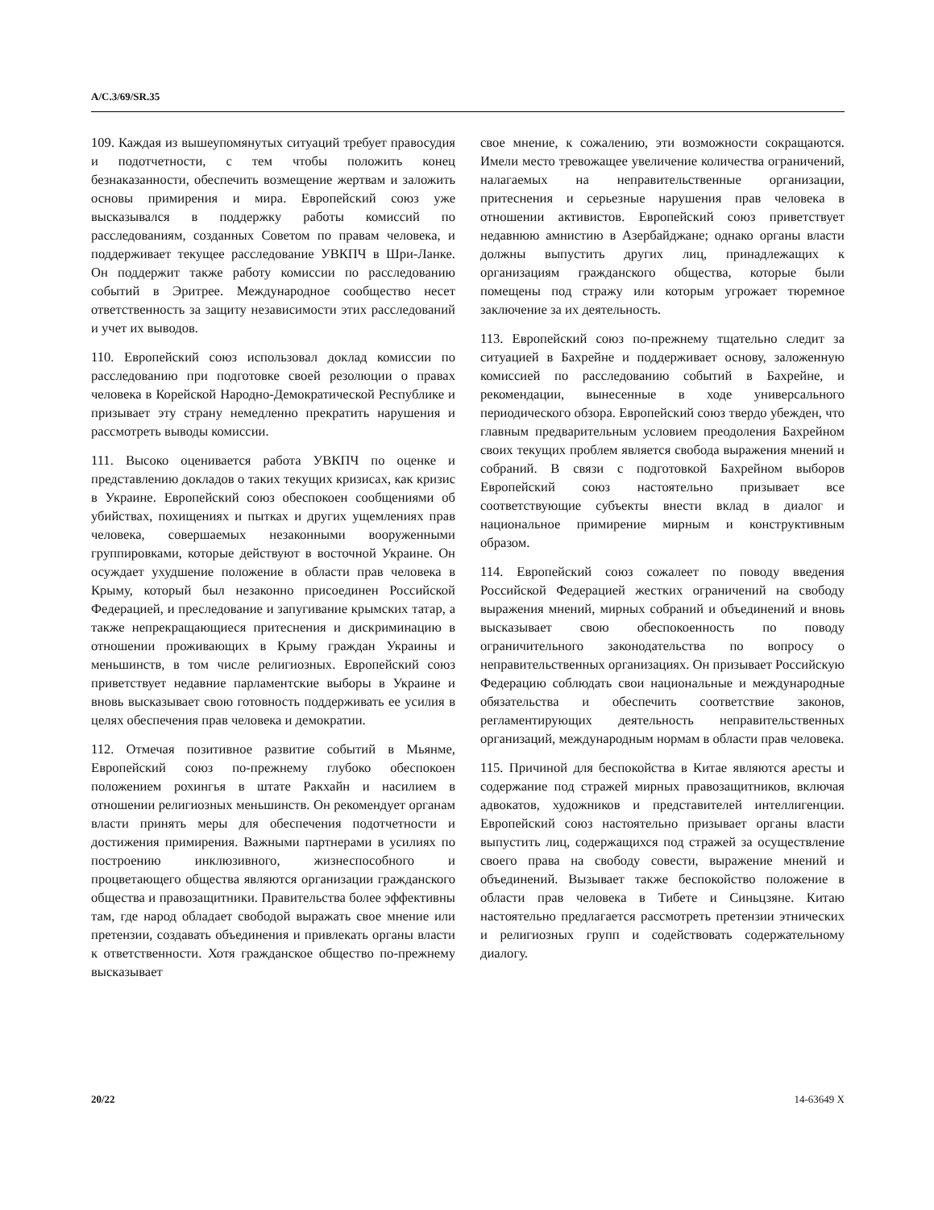A/C.3/69/SR.35
109. Каждая из вышеупомянутых ситуаций требует правосудия и подотчетности, с тем чтобы положить конец безнаказанности, обеспечить возмещение жертвам и заложить основы примирения и мира. Европейский союз уже высказывался в поддержку работы комиссий по расследованиям, созданных Советом по правам человека, и поддерживает текущее расследование УВКПЧ в Шри-Ланке. Он поддержит также работу комиссии по расследованию событий в Эритрее. Международное сообщество несет ответственность за защиту независимости этих расследований и учет их выводов.
110. Европейский союз использовал доклад комиссии по расследованию при подготовке своей резолюции о правах человека в Корейской Народно-Демократической Республике и призывает эту страну немедленно прекратить нарушения и рассмотреть выводы комиссии.
111. Высоко оценивается работа УВКПЧ по оценке и представлению докладов о таких текущих кризисах, как кризис в Украине. Европейский союз обеспокоен сообщениями об убийствах, похищениях и пытках и других ущемлениях прав человека, совершаемых незаконными вооруженными группировками, которые действуют в восточной Украине. Он осуждает ухудшение положение в области прав человека в Крыму, который был незаконно присоединен Российской Федерацией, и преследование и запугивание крымских татар, а также непрекращающиеся притеснения и дискриминацию в отношении проживающих в Крыму граждан Украины и меньшинств, в том числе религиозных. Европейский союз приветствует недавние парламентские выборы в Украине и вновь высказывает свою готовность поддерживать ее усилия в целях обеспечения прав человека и демократии.
112. Отмечая позитивное развитие событий в Мьянме, Европейский союз по-прежнему глубоко обеспокоен положением рохингья в штате Ракхайн и насилием в отношении религиозных меньшинств. Он рекомендует органам власти принять меры для обеспечения подотчетности и достижения примирения. Важными партнерами в усилиях по построению инклюзивного, жизнеспособного и процветающего общества являются организации гражданского общества и правозащитники. Правительства более эффективны там, где народ обладает свободой выражать свое мнение или претензии, создавать объединения и привлекать органы власти к ответственности. Хотя гражданское общество по-прежнему высказывает
свое мнение, к сожалению, эти возможности сокращаются. Имели место тревожащее увеличение количества ограничений, налагаемых на неправительственные организации, притеснения и серьезные нарушения прав человека в отношении активистов. Европейский союз приветствует недавнюю амнистию в Азербайджане; однако органы власти должны выпустить других лиц, принадлежащих к организациям гражданского общества, которые были помещены под стражу или которым угрожает тюремное заключение за их деятельность.
113. Европейский союз по-прежнему тщательно следит за ситуацией в Бахрейне и поддерживает основу, заложенную комиссией по расследованию событий в Бахрейне, и рекомендации, вынесенные в ходе универсального периодического обзора. Европейский союз твердо убежден, что главным предварительным условием преодоления Бахрейном своих текущих проблем является свобода выражения мнений и собраний. В связи с подготовкой Бахрейном выборов Европейский союз настоятельно призывает все соответствующие субъекты внести вклад в диалог и национальное примирение мирным и конструктивным образом.
114. Европейский союз сожалеет по поводу введения Российской Федерацией жестких ограничений на свободу выражения мнений, мирных собраний и объединений и вновь высказывает свою обеспокоенность по поводу ограничительного законодательства по вопросу о неправительственных организациях. Он призывает Российскую Федерацию соблюдать свои национальные и международные обязательства и обеспечить соответствие законов, регламентирующих деятельность неправительственных организаций, международным нормам в области прав человека.
115. Причиной для беспокойства в Китае являются аресты и содержание под стражей мирных правозащитников, включая адвокатов, художников и представителей интеллигенции. Европейский союз настоятельно призывает органы власти выпустить лиц, содержащихся под стражей за осуществление своего права на свободу совести, выражение мнений и объединений. Вызывает также беспокойство положение в области прав человека в Тибете и Синьцзяне. Китаю настоятельно предлагается рассмотреть претензии этнических и религиозных групп и содействовать содержательному диалогу.
20/22 14-63649 X